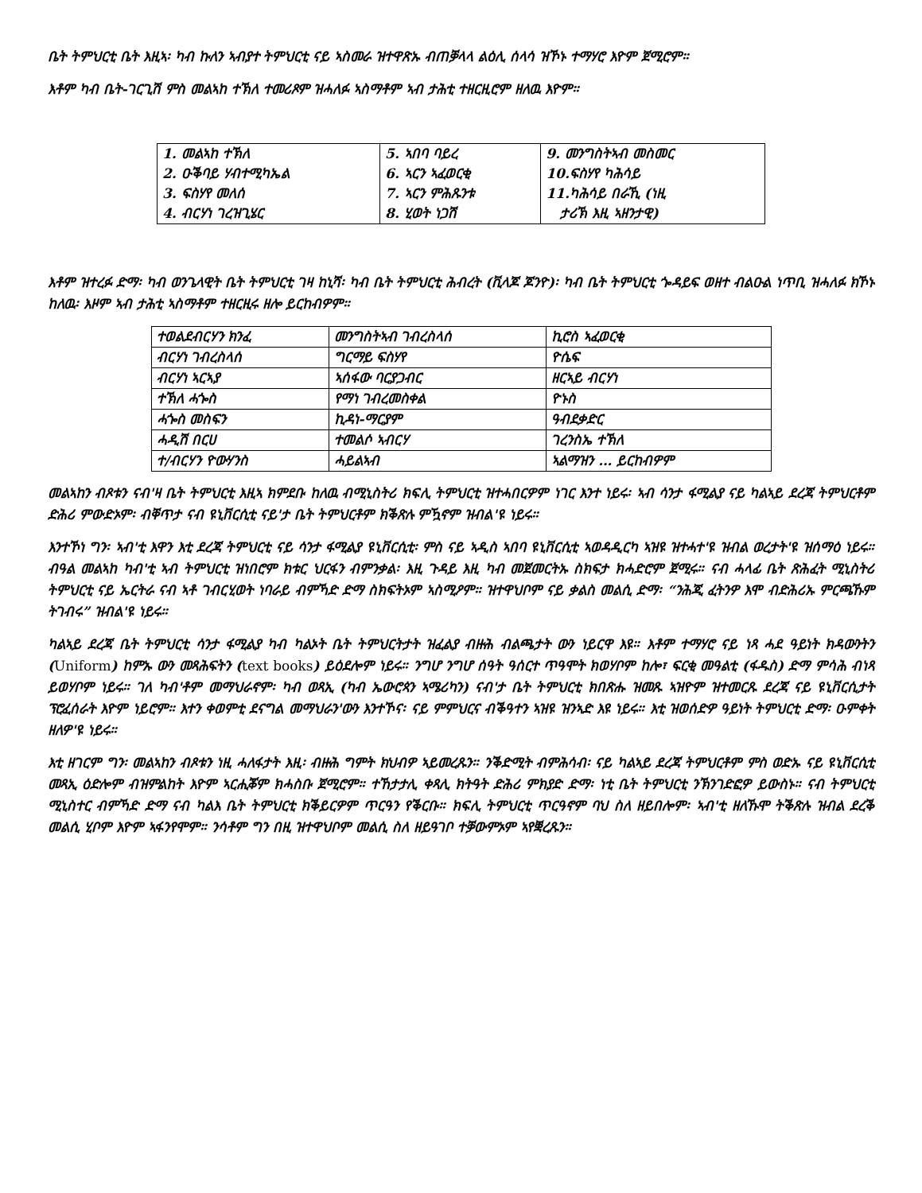ቤት ትምህርቲ ቤት እዚኣ፡ ካብ ኩለን ኣብያተ ትምህርቲ ናይ ኣስመራ ዝተዋጽኡ ብጠቓላላ ልዕሊ ሰላሳ ዝኾኑ ተማሃሮ እዮም ጀሚሮም።
እቶም ካብ ቤት-ገርጊሽ ምስ መልኣከ ተኽለ ተመሪጾም ዝሓለፉ ኣስማቶም ኣብ ታሕቲ ተዘርዚሮም ዘለዉ እዮም።
| 1. መልኣከ ተኽለ 2. ዑቕባይ ሃብተሚካኤል 3. ፍስሃየ መለሰ 4. ብርሃነ ገረዝጊሄር | 5. ኣበባ ባይረ 6. ኣርን ኣፈወርቂ 7. ኣርን ምሕጹንቱ 8. ሂወት ነጋሽ | 9. መንግስትኣብ መስመር 10.ፍስሃየ ካሕሳይ 11.ካሕሳይ በራኺ (ነዚ ታሪኽ እዚ ኣዘንታዊ) |
እቶም ዝተረፉ ድማ፡ ካብ ወንጌላዊት ቤት ትምህርቲ ገዛ ከኒሻ፡ ካብ ቤት ትምህርቲ ሕብረት (ቪላጆ ጆንዮ)፡ ካብ ቤት ትምህርቲ ጐዳይፍ ወዘተ ብልዑል ነጥቢ ዝሓለፉ ክኾኑ ከለዉ፡ እዞም ኣብ ታሕቲ ኣስማቶም ተዘርዚሩ ዘሎ ይርከብዎም።
| ተወልደብርሃን ክንፈ | መንግስትኣብ ገብረስላሰ | ኪሮስ ኣፈወርቂ |
| ብርሃነ ገብረስላሰ | ግርማይ ፍስሃየ | ዮሴፍ |
| ብርሃነ ኣርኣያ | ኣሰፋው ባርያጋብር | ዘርኣይ ብርሃነ |
| ተኽለ ሓጐስ | የማነ ገብረመስቀል | ዮኑስ |
| ሓጐስ መስፍን | ኪዳነ-ማርያም | ዓብደቃድር |
| ሓዲሽ በርሀ | ተመልሶ ኣብርሃ | ገረንስኤ ተኽለ |
| ተ/ብርሃን ዮውሃንስ | ሓይልኣብ | ኣልማዝን … ይርከብዎም |
መልኣከን ብጾቱን ናብ'ዛ ቤት ትምህርቲ እዚኣ ክምደቡ ከለዉ ብሚኒስትሪ ክፍሊ ትምህርቲ ዝተሓበርዎም ነገር እንተ ነይሩ፡ ኣብ ሳንታ ፋሚልያ ናይ ካልኣይ ደረጃ ትምህርቶም ድሕሪ ምውድኦም፡ ብቐጥታ ናብ ዩኒቨርሲቲ ናይ'ታ ቤት ትምህርቶም ክቕጽሉ ምዃኖም ዝብል'ዩ ነይሩ።
እንተኾነ ግን፡ ኣብ'ቲ እዋን እቲ ደረጃ ትምህርቲ ናይ ሳንታ ፋሚልያ ዩኒቨርሲቲ፡ ምስ ናይ ኣዲስ ኣበባ ዩኒቨርሲቲ ኣወዳዲርካ ኣዝዩ ዝተሓተ'ዩ ዝብል ወረታት'ዩ ዝሰማዕ ነይሩ። ብዓል መልኣከ ካብ'ቲ ኣብ ትምህርቲ ዝነበሮም ክቱር ህርፋን ብምንቃል፡ እዚ ጉዳይ እዚ ካብ መጀመርትኡ ስክፍታ ክሓድሮም ጀሚሩ። ናብ ሓላፊ ቤት ጽሕፈት ሚኒስትሪ ትምህርቲ ናይ ኤርትራ ናብ ኣቶ ገብርሂወት ነባራይ ብምኻድ ድማ ስክፍትኦም ኣስሚዖም። ዝተዋህቦም ናይ ቃልስ መልሲ ድማ፡ “ንሕጂ ፈትንዎ እሞ ብድሕሪኡ ምርጫኹም ትገብሩ” ዝብል'ዩ ነይሩ።
ካልኣይ ደረጃ ቤት ትምህርቲ ሳንታ ፋሚልያ ካብ ካልኦት ቤት ትምህርትታት ዝፈልያ ብዙሕ ብልጫታት ውን ነይርዋ እዩ። እቶም ተማሃሮ ናይ ነጻ ሓደ ዓይነት ክዳውንትን (Uniform) ከምኡ ውን መጻሕፍትን (text books) ይዕደሎም ነይሩ። ንግሆ ንግሆ ሰዓት ዓሰርተ ጥዓሞት ክወሃቦም ከሎ፣ ፍርቂ መዓልቲ (ፋዱስ) ድማ ምሳሕ ብነጻ ይወሃቦም ነይሩ። ገለ ካብ'ቶም መማህራኖም፡ ካብ ወጻኢ (ካብ ኤውሮጳን ኣሜሪካን) ናብ'ታ ቤት ትምህርቲ ክበጽሑ ዝመጹ ኣዝዮም ዝተመርጹ ደረጃ ናይ ዩኒቨርሲታት ፕሮፈሰራት እዮም ነይሮም። እተን ቀወምቲ ደናግል መማህራን'ውን እንተኾና፡ ናይ ምምህርና ብቕዓተን ኣዝዩ ዝንኣድ እዩ ነይሩ። እቲ ዝወሰድዎ ዓይነት ትምህርቲ ድማ፡ ዑምቀት ዘለዎ'ዩ ነይሩ።
እቲ ዘገርም ግን፡ መልኣከን ብጾቱን ነዚ ሓለፋታት እዚ፡ ብዙሕ ግምት ክህብዎ ኣይመረጹን። ንቕድሚት ብምሕሳብ፡ ናይ ካልኣይ ደረጃ ትምህርቶም ምስ ወድኡ ናይ ዩኒቨርሲቲ መጻኢ ዕድሎም ብዝምልከት እዮም ኣርሒቖም ክሓስቡ ጀሚሮም። ተኸታታሊ ቀጻሊ ክትዓት ድሕሪ ምክያድ ድማ፡ ነቲ ቤት ትምህርቲ ንኽንገድፎዎ ይውስኑ። ናብ ትምህርቲ ሚኒስተር ብምኻድ ድማ ናብ ካልእ ቤት ትምህርቲ ክቕይርዎም ጥርዓን የቕርቡ። ክፍሊ ትምህርቲ ጥርዓኖም ባህ ስለ ዘይበሎም፡ ኣብ'ቲ ዘለኹሞ ትቕጽሉ ዝብል ደረቕ መልሲ ሂቦም እዮም ኣፋንየሞም። ንሳቶም ግን በዚ ዝተዋህቦም መልሲ ስለ ዘይዓገቦ ተቓውምኦም ኣየቛረጹን።